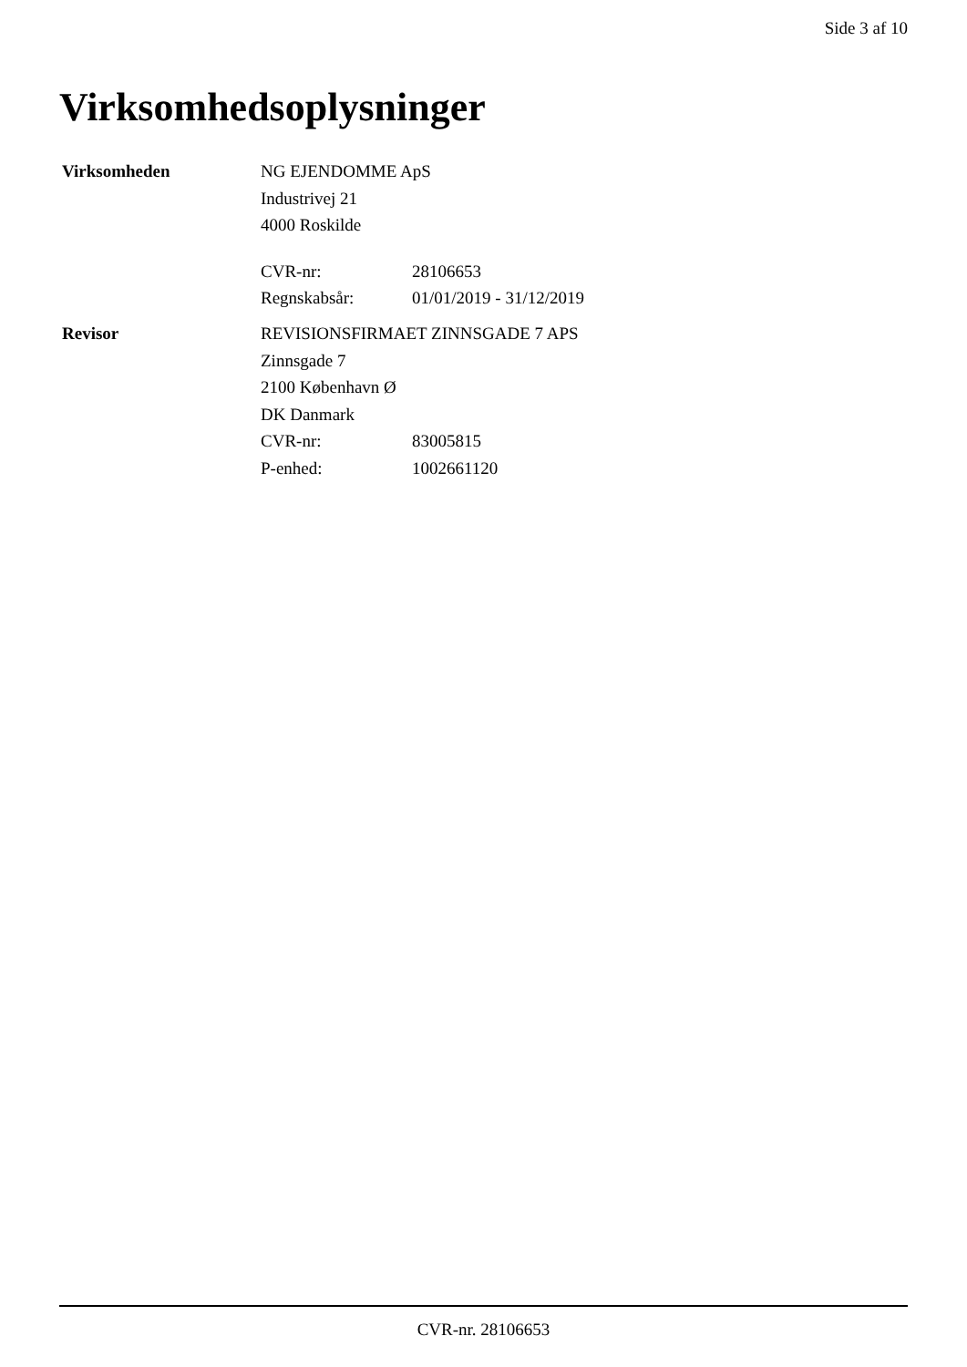Side 3 af 10
Virksomhedsoplysninger
Virksomheden
NG EJENDOMME ApS
Industrivej 21
4000 Roskilde
CVR-nr: 28106653
Regnskabsår: 01/01/2019 - 31/12/2019
Revisor
REVISIONSFIRMAET ZINNSGADE 7 APS
Zinnsgade 7
2100 København Ø
DK Danmark
CVR-nr: 83005815
P-enhed: 1002661120
CVR-nr. 28106653